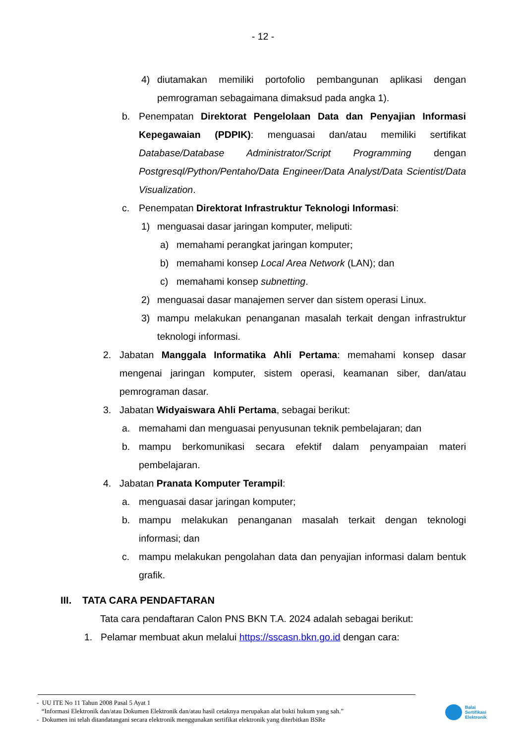- 12 -
4) diutamakan memiliki portofolio pembangunan aplikasi dengan pemrograman sebagaimana dimaksud pada angka 1).
b. Penempatan Direktorat Pengelolaan Data dan Penyajian Informasi Kepegawaian (PDPIK): menguasai dan/atau memiliki sertifikat Database/Database Administrator/Script Programming dengan Postgresql/Python/Pentaho/Data Engineer/Data Analyst/Data Scientist/Data Visualization.
c. Penempatan Direktorat Infrastruktur Teknologi Informasi:
1) menguasai dasar jaringan komputer, meliputi:
a) memahami perangkat jaringan komputer;
b) memahami konsep Local Area Network (LAN); dan
c) memahami konsep subnetting.
2) menguasai dasar manajemen server dan sistem operasi Linux.
3) mampu melakukan penanganan masalah terkait dengan infrastruktur teknologi informasi.
2. Jabatan Manggala Informatika Ahli Pertama: memahami konsep dasar mengenai jaringan komputer, sistem operasi, keamanan siber, dan/atau pemrograman dasar.
3. Jabatan Widyaiswara Ahli Pertama, sebagai berikut:
a. memahami dan menguasai penyusunan teknik pembelajaran; dan
b. mampu berkomunikasi secara efektif dalam penyampaian materi pembelajaran.
4. Jabatan Pranata Komputer Terampil:
a. menguasai dasar jaringan komputer;
b. mampu melakukan penanganan masalah terkait dengan teknologi informasi; dan
c. mampu melakukan pengolahan data dan penyajian informasi dalam bentuk grafik.
III. TATA CARA PENDAFTARAN
Tata cara pendaftaran Calon PNS BKN T.A. 2024 adalah sebagai berikut:
1. Pelamar membuat akun melalui https://sscasn.bkn.go.id dengan cara:
- UU ITE No 11 Tahun 2008 Pasal 5 Ayat 1
“Informasi Elektronik dan/atau Dokumen Elektronik dan/atau hasil cetaknya merupakan alat bukti hukum yang sah.”
- Dokumen ini telah ditandatangani secara elektronik menggunakan sertifikat elektronik yang diterbitkan BSRe
Balai
Sertifikasi
Elektronik